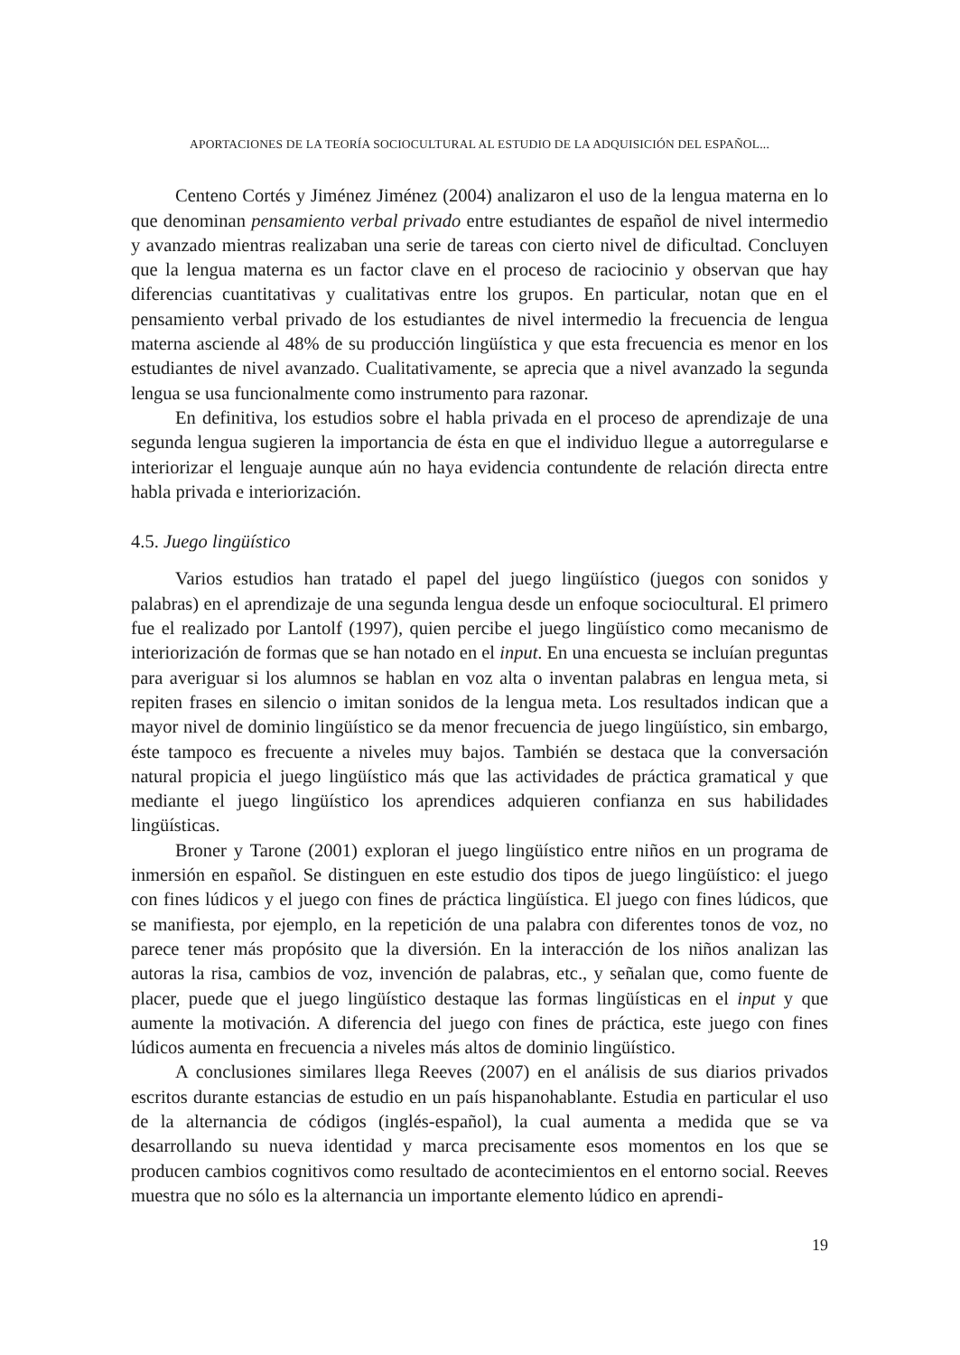APORTACIONES DE LA TEORÍA SOCIOCULTURAL AL ESTUDIO DE LA ADQUISICIÓN DEL ESPAÑOL...
Centeno Cortés y Jiménez Jiménez (2004) analizaron el uso de la lengua materna en lo que denominan pensamiento verbal privado entre estudiantes de español de nivel intermedio y avanzado mientras realizaban una serie de tareas con cierto nivel de dificultad. Concluyen que la lengua materna es un factor clave en el proceso de raciocinio y observan que hay diferencias cuantitativas y cualitativas entre los grupos. En particular, notan que en el pensamiento verbal privado de los estudiantes de nivel intermedio la frecuencia de lengua materna asciende al 48% de su producción lingüística y que esta frecuencia es menor en los estudiantes de nivel avanzado. Cualitativamente, se aprecia que a nivel avanzado la segunda lengua se usa funcionalmente como instrumento para razonar.
En definitiva, los estudios sobre el habla privada en el proceso de aprendizaje de una segunda lengua sugieren la importancia de ésta en que el individuo llegue a autorregularse e interiorizar el lenguaje aunque aún no haya evidencia contundente de relación directa entre habla privada e interiorización.
4.5. Juego lingüístico
Varios estudios han tratado el papel del juego lingüístico (juegos con sonidos y palabras) en el aprendizaje de una segunda lengua desde un enfoque sociocultural. El primero fue el realizado por Lantolf (1997), quien percibe el juego lingüístico como mecanismo de interiorización de formas que se han notado en el input. En una encuesta se incluían preguntas para averiguar si los alumnos se hablan en voz alta o inventan palabras en lengua meta, si repiten frases en silencio o imitan sonidos de la lengua meta. Los resultados indican que a mayor nivel de dominio lingüístico se da menor frecuencia de juego lingüístico, sin embargo, éste tampoco es frecuente a niveles muy bajos. También se destaca que la conversación natural propicia el juego lingüístico más que las actividades de práctica gramatical y que mediante el juego lingüístico los aprendices adquieren confianza en sus habilidades lingüísticas.
Broner y Tarone (2001) exploran el juego lingüístico entre niños en un programa de inmersión en español. Se distinguen en este estudio dos tipos de juego lingüístico: el juego con fines lúdicos y el juego con fines de práctica lingüística. El juego con fines lúdicos, que se manifiesta, por ejemplo, en la repetición de una palabra con diferentes tonos de voz, no parece tener más propósito que la diversión. En la interacción de los niños analizan las autoras la risa, cambios de voz, invención de palabras, etc., y señalan que, como fuente de placer, puede que el juego lingüístico destaque las formas lingüísticas en el input y que aumente la motivación. A diferencia del juego con fines de práctica, este juego con fines lúdicos aumenta en frecuencia a niveles más altos de dominio lingüístico.
A conclusiones similares llega Reeves (2007) en el análisis de sus diarios privados escritos durante estancias de estudio en un país hispanohablante. Estudia en particular el uso de la alternancia de códigos (inglés-español), la cual aumenta a medida que se va desarrollando su nueva identidad y marca precisamente esos momentos en los que se producen cambios cognitivos como resultado de acontecimientos en el entorno social. Reeves muestra que no sólo es la alternancia un importante elemento lúdico en aprendi-
19